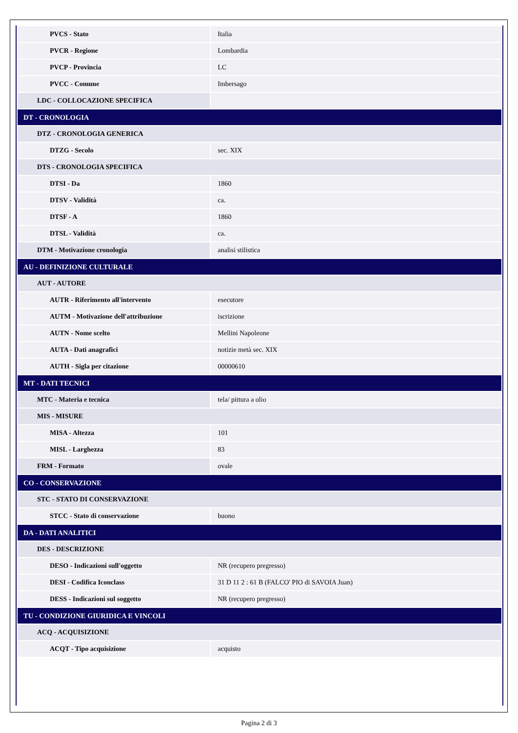| PVCS - Stato | Italia |
| PVCR - Regione | Lombardia |
| PVCP - Provincia | LC |
| PVCC - Comune | Imbersago |
| LDC - COLLOCAZIONE SPECIFICA | |
| DT - CRONOLOGIA | |
| DTZ - CRONOLOGIA GENERICA | |
| DTZG - Secolo | sec. XIX |
| DTS - CRONOLOGIA SPECIFICA | |
| DTSI - Da | 1860 |
| DTSV - Validità | ca. |
| DTSF - A | 1860 |
| DTSL - Validità | ca. |
| DTM - Motivazione cronologia | analisi stilistica |
| AU - DEFINIZIONE CULTURALE | |
| AUT - AUTORE | |
| AUTR - Riferimento all'intervento | esecutore |
| AUTM - Motivazione dell'attribuzione | iscrizione |
| AUTN - Nome scelto | Mellini Napoleone |
| AUTA - Dati anagrafici | notizie metà sec. XIX |
| AUTH - Sigla per citazione | 00000610 |
| MT - DATI TECNICI | |
| MTC - Materia e tecnica | tela/ pittura a olio |
| MIS - MISURE | |
| MISA - Altezza | 101 |
| MISL - Larghezza | 83 |
| FRM - Formato | ovale |
| CO - CONSERVAZIONE | |
| STC - STATO DI CONSERVAZIONE | |
| STCC - Stato di conservazione | buono |
| DA - DATI ANALITICI | |
| DES - DESCRIZIONE | |
| DESO - Indicazioni sull'oggetto | NR (recupero pregresso) |
| DESI - Codifica Iconclass | 31 D 11 2 : 61 B (FALCO' PIO di SAVOIA Juan) |
| DESS - Indicazioni sul soggetto | NR (recupero pregresso) |
| TU - CONDIZIONE GIURIDICA E VINCOLI | |
| ACQ - ACQUISIZIONE | |
| ACQT - Tipo acquisizione | acquisto |
Pagina 2 di 3